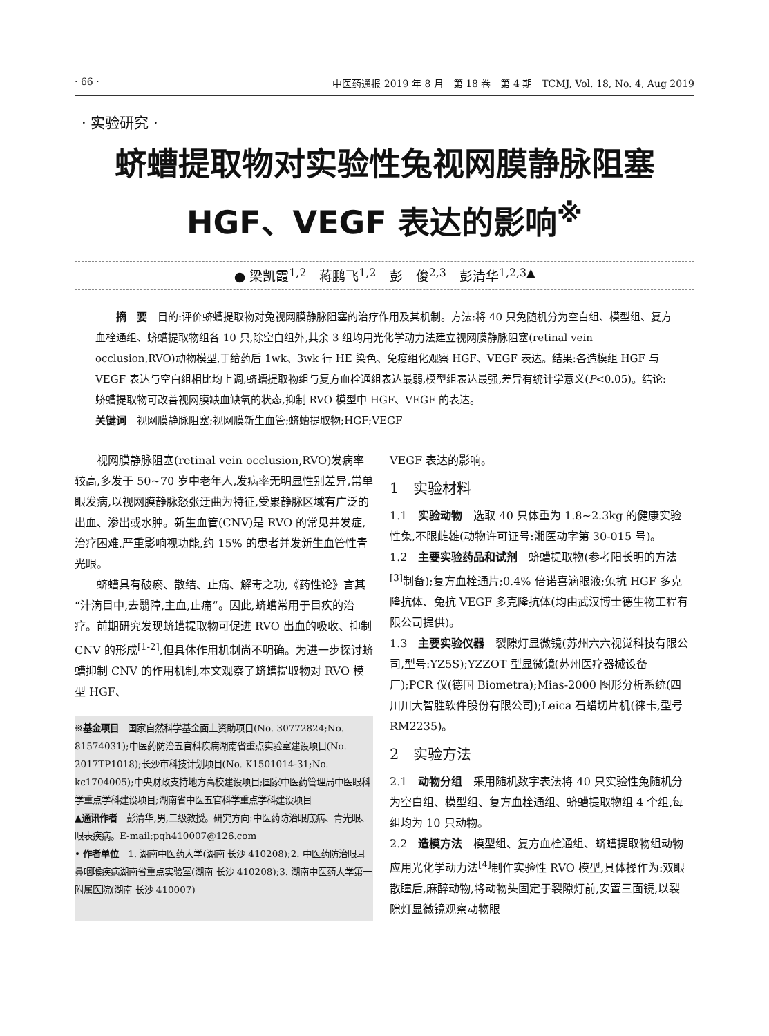· 66 · 中医药通报 2019 年 8 月　第 18 卷　第 4 期　TCMJ, Vol. 18, No. 4, Aug 2019
· 实验研究 ·
蛴螬提取物对实验性兔视网膜静脉阻塞
HGF、VEGF 表达的影响<sup>※</sup>
● 梁凯霞<sup>1,2</sup>　蒋鹏飞<sup>1,2</sup>　彭　俊<sup>2,3</sup>　彭清华<sup>1,2,3▲</sup>
摘　要　目的:评价蛴螬提取物对兔视网膜静脉阻塞的治疗作用及其机制。方法:将 40 只兔随机分为空白组、模型组、复方血栓通组、蛴螬提取物组各 10 只,除空白组外,其余 3 组均用光化学动力法建立视网膜静脉阻塞(retinal vein occlusion,RVO)动物模型,于给药后 1wk、3wk 行 HE 染色、免疫组化观察 HGF、VEGF 表达。结果:各造模组 HGF 与 VEGF 表达与空白组相比均上调,蛴螬提取物组与复方血栓通组表达最弱,模型组表达最强,差异有统计学意义(P<0.05)。结论:蛴螬提取物可改善视网膜缺血缺氧的状态,抑制 RVO 模型中 HGF、VEGF 的表达。
关键词　视网膜静脉阻塞;视网膜新生血管;蛴螬提取物;HGF;VEGF
视网膜静脉阻塞(retinal vein occlusion,RVO)发病率较高,多发于 50~70 岁中老年人,发病率无明显性别差异,常单眼发病,以视网膜静脉怒张迂曲为特征,受累静脉区域有广泛的出血、渗出或水肿。新生血管(CNV)是 RVO 的常见并发症,治疗困难,严重影响视功能,约 15% 的患者并发新生血管性青光眼。
蛴螬具有破瘀、散结、止痛、解毒之功,《药性论》言其“汁滴目中,去翳障,主血,止痛”。因此,蛴螬常用于目疾的治疗。前期研究发现蛴螬提取物可促进 RVO 出血的吸收、抑制 CNV 的形成<sup>[1-2]</sup>,但具体作用机制尚不明确。为进一步探讨蛴螬抑制 CNV 的作用机制,本文观察了蛴螬提取物对 RVO 模型 HGF、
※基金项目　国家自然科学基金面上资助项目(No. 30772824;No. 81574031);中医药防治五官科疾病湖南省重点实验室建设项目(No. 2017TP1018);长沙市科技计划项目(No. K1501014-31;No. kc1704005);中央财政支持地方高校建设项目;国家中医药管理局中医眼科学重点学科建设项目;湖南省中医五官科学重点学科建设项目
▲通讯作者　彭清华,男,二级教授。研究方向:中医药防治眼底病、青光眼、眼表疾病。E-mail:pqh410007@126.com
• 作者单位　1. 湖南中医药大学(湖南 长沙 410208);2. 中医药防治眼耳鼻咽喉疾病湖南省重点实验室(湖南 长沙 410208);3. 湖南中医药大学第一附属医院(湖南 长沙 410007)
VEGF 表达的影响。
1　实验材料
1.1　实验动物　选取 40 只体重为 1.8~2.3kg 的健康实验性兔,不限雌雄(动物许可证号:湘医动字第 30-015 号)。
1.2　主要实验药品和试剂　蛴螬提取物(参考阳长明的方法<sup>[3]</sup>制备);复方血栓通片;0.4% 倍诺喜滴眼液;兔抗 HGF 多克隆抗体、兔抗 VEGF 多克隆抗体(均由武汉博士德生物工程有限公司提供)。
1.3　主要实验仪器　裂隙灯显微镜(苏州六六视觉科技有限公司,型号:YZ5S);YZZOT 型显微镜(苏州医疗器械设备厂);PCR 仪(德国 Biometra);Mias-2000 图形分析系统(四川川大智胜软件股份有限公司);Leica 石蜡切片机(徕卡,型号 RM2235)。
2　实验方法
2.1　动物分组　采用随机数字表法将 40 只实验性兔随机分为空白组、模型组、复方血栓通组、蛴螬提取物组 4 个组,每组均为 10 只动物。
2.2　造模方法　模型组、复方血栓通组、蛴螬提取物组动物应用光化学动力法<sup>[4]</sup>制作实验性 RVO 模型,具体操作为:双眼散瞳后,麻醉动物,将动物头固定于裂隙灯前,安置三面镜,以裂隙灯显微镜观察动物眼